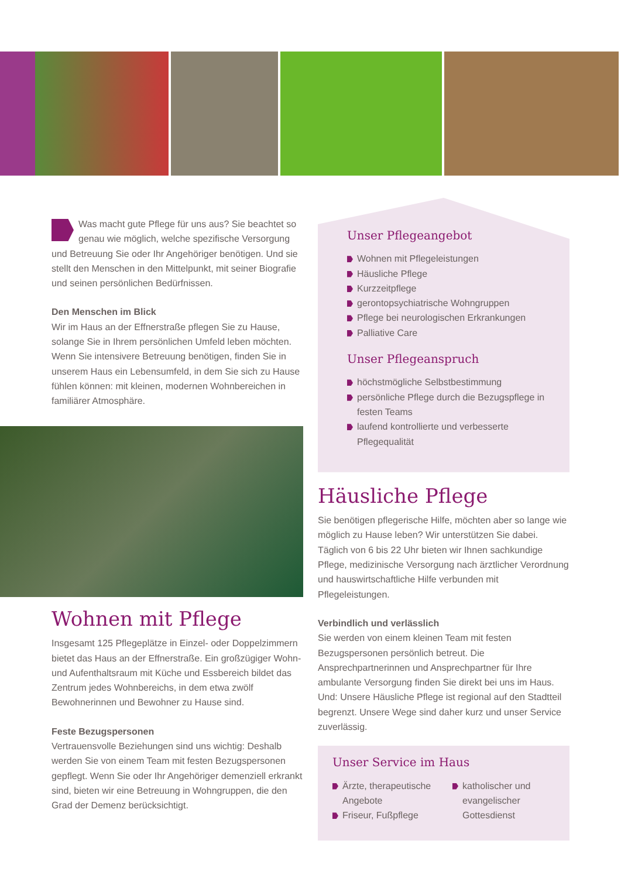Was macht gute Pflege für uns aus? Sie beachtet so genau wie möglich, welche spezifische Versorgung und Betreuung Sie oder Ihr Angehöriger benötigen. Und sie stellt den Menschen in den Mittelpunkt, mit seiner Biografie und seinen persönlichen Bedürfnissen.
Den Menschen im Blick
Wir im Haus an der Effnerstraße pflegen Sie zu Hause, solange Sie in Ihrem persönlichen Umfeld leben möchten. Wenn Sie intensivere Betreuung benötigen, finden Sie in unserem Haus ein Lebensumfeld, in dem Sie sich zu Hause fühlen können: mit kleinen, modernen Wohnbereichen in familiärer Atmosphäre.
Wohnen mit Pflege
Insgesamt 125 Pflegeplätze in Einzel- oder Doppelzimmern bietet das Haus an der Effnerstraße. Ein großzügiger Wohn- und Aufenthaltsraum mit Küche und Essbereich bildet das Zentrum jedes Wohnbereichs, in dem etwa zwölf Bewohnerinnen und Bewohner zu Hause sind.
Feste Bezugspersonen
Vertrauensvolle Beziehungen sind uns wichtig: Deshalb werden Sie von einem Team mit festen Bezugspersonen gepflegt. Wenn Sie oder Ihr Angehöriger demenziell erkrankt sind, bieten wir eine Betreuung in Wohngruppen, die den Grad der Demenz berücksichtigt.
Unser Pflegeangebot
Wohnen mit Pflegeleistungen
Häusliche Pflege
Kurzzeitpflege
gerontopsychiatrische Wohngruppen
Pflege bei neurologischen Erkrankungen
Palliative Care
Unser Pflegeanspruch
höchstmögliche Selbstbestimmung
persönliche Pflege durch die Bezugspflege in festen Teams
laufend kontrollierte und verbesserte Pflegequalität
Häusliche Pflege
Sie benötigen pflegerische Hilfe, möchten aber so lange wie möglich zu Hause leben? Wir unterstützen Sie dabei. Täglich von 6 bis 22 Uhr bieten wir Ihnen sachkundige Pflege, medizinische Versorgung nach ärztlicher Verordnung und hauswirtschaftliche Hilfe verbunden mit Pflegeleistungen.
Verbindlich und verlässlich
Sie werden von einem kleinen Team mit festen Bezugspersonen persönlich betreut. Die Ansprechpartnerinnen und Ansprechpartner für Ihre ambulante Versorgung finden Sie direkt bei uns im Haus. Und: Unsere Häusliche Pflege ist regional auf den Stadtteil begrenzt. Unsere Wege sind daher kurz und unser Service zuverlässig.
Unser Service im Haus
Ärzte, therapeutische Angebote
Friseur, Fußpflege
katholischer und evangelischer Gottesdienst